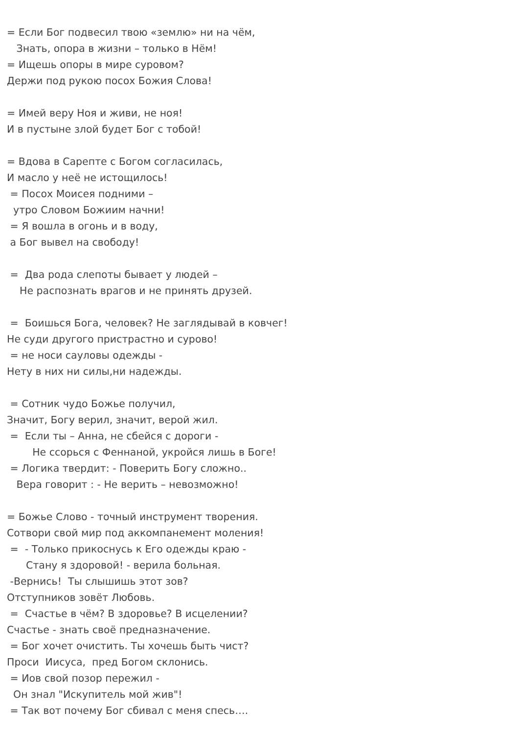= Если Бог подвесил твою «землю» ни на чём, Знать, опора в жизни – только в Нём! = Ищешь опоры в мире суровом? Держи под рукою посох Божия Слова! = Имей веру Ноя и живи, не ноя! И в пустыне злой будет Бог с тобой! = Вдова в Сарепте с Богом согласилась, И масло у неё не истощилось! = Посох Моисея подними – утро Словом Божиим начни! = Я вошла в огонь и в воду, а Бог вывел на свободу! = Два рода слепоты бывает у людей – Не распознать врагов и не принять друзей. = Боишься Бога, человек? Не заглядывай в ковчег! Не суди другого пристрастно и сурово! = не носи сауловы одежды - Нету в них ни силы,ни надежды. = Сотник чудо Божье получил, Значит, Богу верил, значит, верой жил. = Если ты – Анна, не сбейся с дороги - Не ссорься с Феннаной, укройся лишь в Боге! = Логика твердит: - Поверить Богу сложно.. Вера говорит : - Не верить – невозможно! = Божье Слово - точный инструмент творения. Сотвори свой мир под аккомпанемент моления! = - Только прикоснусь к Его одежды краю - Стану я здоровой! - верила больная. -Вернись! Ты слышишь этот зов? Отступников зовёт Любовь. = Счастье в чём? В здоровье? В исцелении? Счастье - знать своё предназначение. = Бог хочет очистить. Ты хочешь быть чист? Проси Иисуса, пред Богом склонись. = Иов свой позор пережил - Он знал "Искупитель мой жив"! = Так вот почему Бог сбивал с меня спесь….